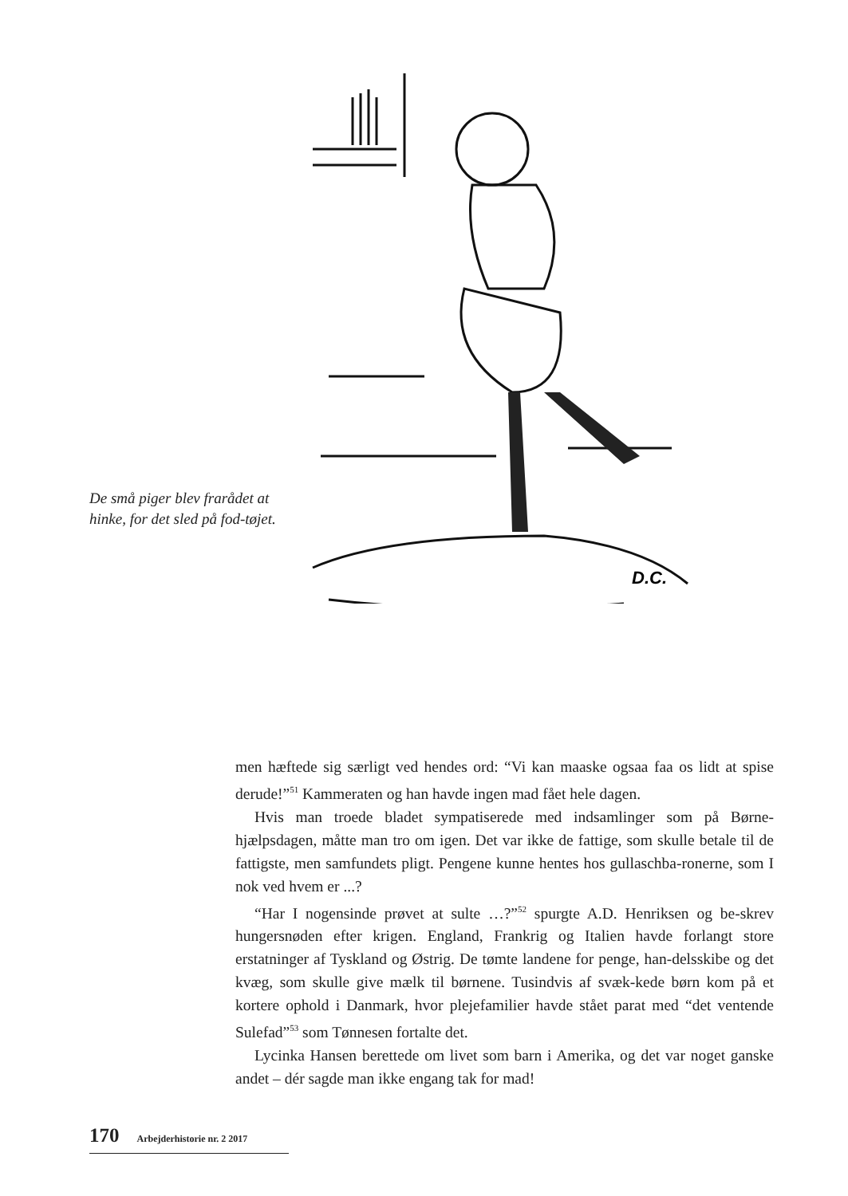De små piger blev frarådet at hinke, for det sled på fod-tøjet.
D.C.
men hæftede sig særligt ved hendes ord: “Vi kan maaske ogsaa faa os lidt at spise derude!”<sup>51</sup> Kammeraten og han havde ingen mad fået hele dagen.
Hvis man troede bladet sympatiserede med indsamlinger som på Børne-hjælpsdagen, måtte man tro om igen. Det var ikke de fattige, som skulle betale til de fattigste, men samfundets pligt. Pengene kunne hentes hos gullaschba-ronerne, som I nok ved hvem er ...?
“Har I nogensinde prøvet at sulte …?”<sup>52</sup> spurgte A.D. Henriksen og be-skrev hungersnøden efter krigen. England, Frankrig og Italien havde forlangt store erstatninger af Tyskland og Østrig. De tømte landene for penge, han-delsskibe og det kvæg, som skulle give mælk til børnene. Tusindvis af svæk-kede børn kom på et kortere ophold i Danmark, hvor plejefamilier havde stået parat med “det ventende Sulefad”<sup>53</sup> som Tønnesen fortalte det.
Lycinka Hansen berettede om livet som barn i Amerika, og det var noget ganske andet – dér sagde man ikke engang tak for mad!
170 Arbejderhistorie nr. 2 2017